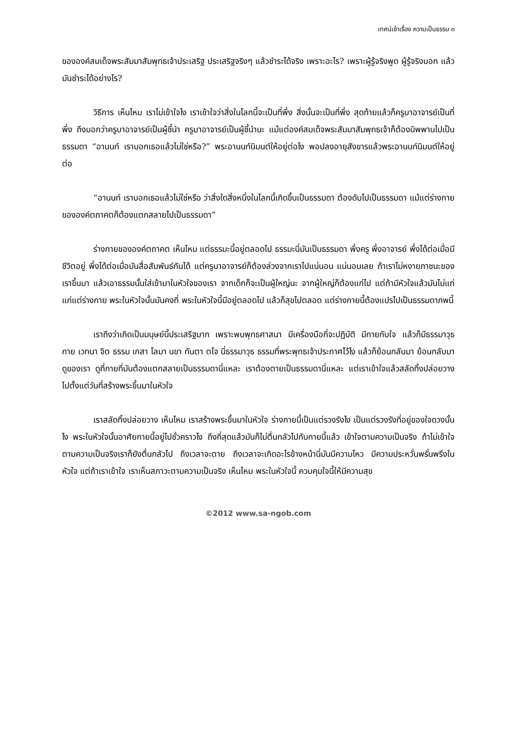เทศน์เช้าเรื่อง ความเป็นธรรม ๓
ขององค์สมเด็จพระสัมมาสัมพุทธเจ้าประเสริฐ ประเสริฐจริงๆ แล้วชำระได้จริง เพราะอะไร? เพราะผู้รู้จริงพูด ผู้รู้จริงบอก แล้วมันชำระได้อย่างไร?
วิธีการ เห็นไหม เราไม่เข้าใจไง เราเข้าใจว่าสิ่งในโลกนี้จะเป็นที่พึ่ง สิ่งนั้นจะเป็นที่พึ่ง สุดท้ายแล้วก็ครูบาอาจารย์เป็นที่พึ่ง ถึงบอกว่าครูบาอาจารย์เป็นผู้ชี้นำ ครูบาอาจารย์เป็นผู้ชี้นำนะ แม้แต่องค์สมเด็จพระสัมมาสัมพุทธเจ้าก็ต้องนิพพานไปเป็นธรรมดา “อานนท์ เราบอกเธอแล้วไม่ใช่หรือ?” พระอานนท์นิมนต์ให้อยู่ต่อไง พอปลงอายุสังขารแล้วพระอานนท์นิมนต์ให้อยู่ต่อ
“อานนท์ เราบอกเธอแล้วไม่ใช่หรือ ว่าสิ่งใดสิ่งหนึ่งในโลกนี้เกิดขึ้นเป็นธรรมดา ต้องดับไปเป็นธรรมดา แม้แต่ร่างกายขององค์ตถาคตก็ต้องแตกสลายไปเป็นธรรมดา”
ร่างกายขององค์ตถาคต เห็นไหม แต่ธรรมะนี้อยู่ตลอดไป ธรรมะนี่มันเป็นธรรมดา พึ่งครู พึ่งอาจารย์ พึ่งได้ต่อเมื่อมีชีวิตอยู่ พึ่งได้ต่อเมื่อมันสื่อสัมพันธ์กันได้ แต่ครูบาอาจารย์ก็ต้องล่วงจากเราไปแน่นอน แน่นอนเลย ถ้าเราไม่หงายภาชนะของเราขึ้นมา แล้วเอาธรรมนั้นใส่เข้ามาในหัวใจของเรา จากเด็กก็จะเป็นผู้ใหญ่นะ จากผู้ใหญ่ก็ต้องแก่ไป แต่ถ้ามีหัวใจแล้วมันไม่แก่ แก่แต่ร่างกาย พระในหัวใจนั้นมันคงที่ พระในหัวใจนี้มีอยู่ตลอดไป แล้วก็สุขไปตลอด แต่ร่างกายนี้ต้องแปรไปเป็นธรรมดาภพนี้
เราถึงว่าเกิดเป็นมนุษย์นี้ประเสริฐมาก เพราะพบพุทธศาสนา มีเครื่องมือที่จะปฏิบัติ มีกายกับใจ แล้วก็มีธรรมาวุธ กาย เวทนา จิต ธรรม เกสา โลมา นขา ทันตา ตโจ นี่ธรรมาวุธ ธรรมที่พระพุทธเจ้าประกาศไว้ไง แล้วก็ย้อนกลับมา ย้อนกลับมาดูของเรา ดูที่กายที่มันต้องแตกสลายเป็นธรรมดานี่แหละ เราต้องตายเป็นธรรมดานี่แหละ แต่เราเข้าใจแล้วสลัดทิ้งปล่อยวางไปตั้งแต่วันที่สร้างพระขึ้นมาในหัวใจ
เราสลัดทิ้งปล่อยวาง เห็นไหม เราสร้างพระขึ้นมาในหัวใจ ร่างกายนี้เป็นแต่รวงรังไง เป็นแต่รวงรังที่อยู่ของใจดวงนั้นไง พระในหัวใจนั้นอาศัยกายนี้อยู่ไปชั่วคราวไง ถึงที่สุดแล้วมันก็ไม่ตื่นกลัวไปกับกายนี้แล้ว เข้าใจตามความเป็นจริง ถ้าไม่เข้าใจตามความเป็นจริงเราก็ยังตื่นกลัวไป ถึงเวลาจะตาย ถึงเวลาจะเกิดอะไรข้างหน้านี่มันมีความไหว มีความประหวั่นพรั่นพรึงในหัวใจ แต่ถ้าเราเข้าใจ เราเห็นสภาวะตามความเป็นจริง เห็นไหม พระในหัวใจนี้ ควบคุมใจนี้ให้มีความสุข
©2012 www.sa-ngob.com